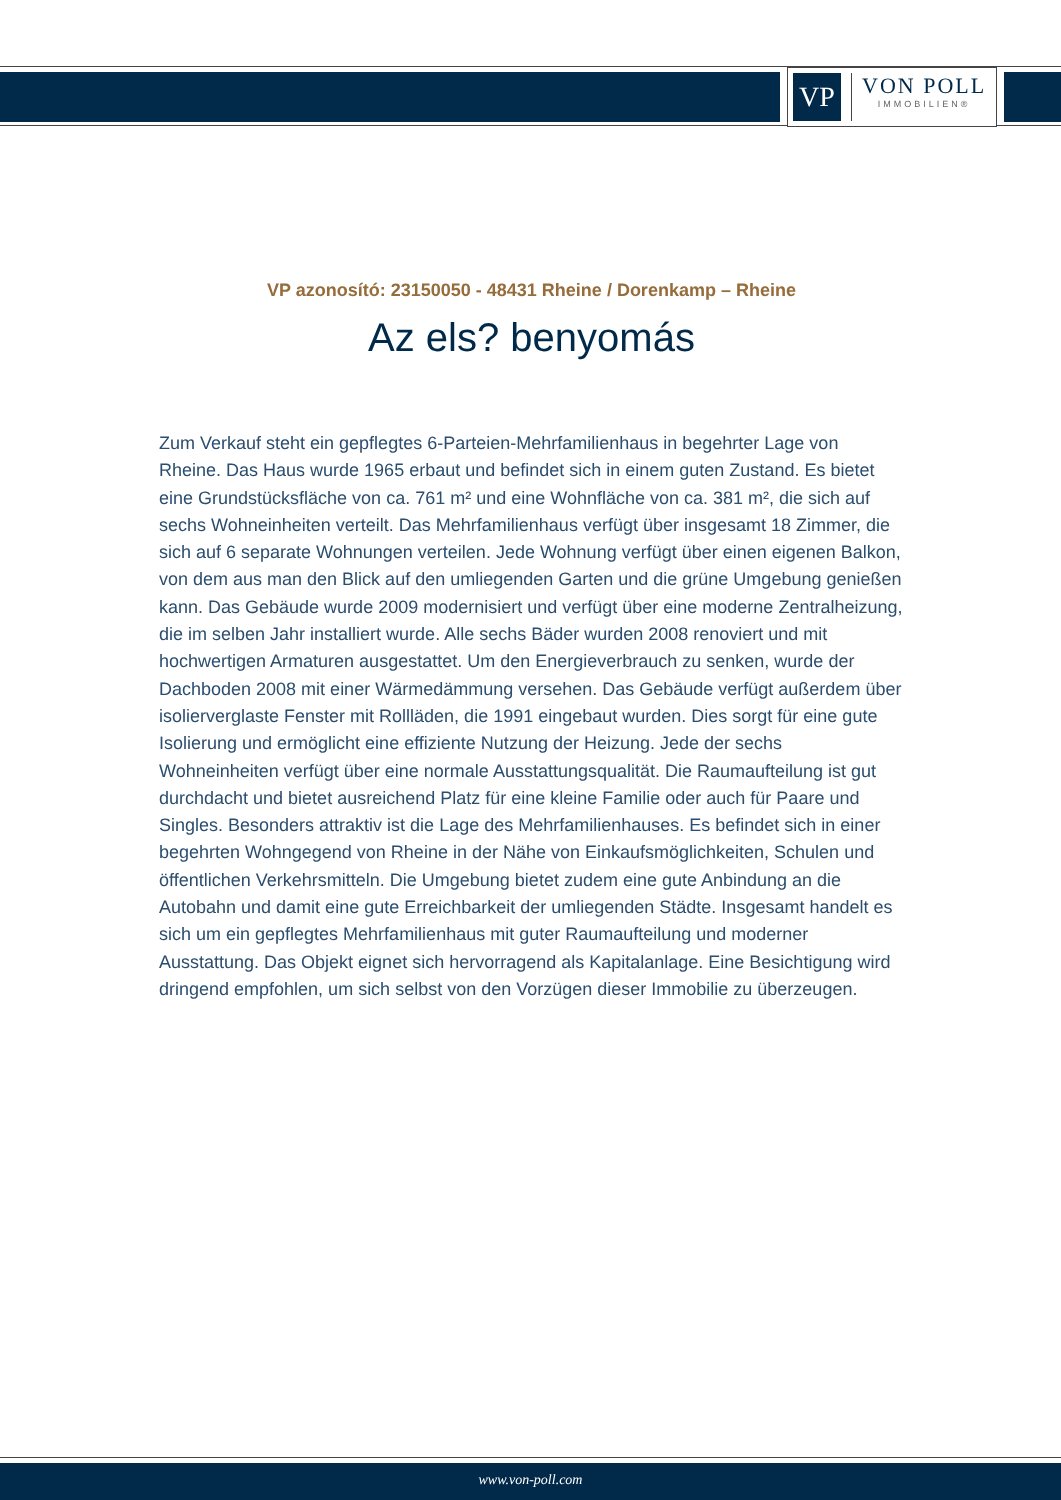VP
VON POLL
IMMOBILIEN®
VP azonosító: 23150050 - 48431 Rheine / Dorenkamp – Rheine
Az els? benyomás
Zum Verkauf steht ein gepflegtes 6-Parteien-Mehrfamilienhaus in begehrter Lage von Rheine. Das Haus wurde 1965 erbaut und befindet sich in einem guten Zustand. Es bietet eine Grundstücksfläche von ca. 761 m² und eine Wohnfläche von ca. 381 m², die sich auf sechs Wohneinheiten verteilt. Das Mehrfamilienhaus verfügt über insgesamt 18 Zimmer, die sich auf 6 separate Wohnungen verteilen. Jede Wohnung verfügt über einen eigenen Balkon, von dem aus man den Blick auf den umliegenden Garten und die grüne Umgebung genießen kann. Das Gebäude wurde 2009 modernisiert und verfügt über eine moderne Zentralheizung, die im selben Jahr installiert wurde. Alle sechs Bäder wurden 2008 renoviert und mit hochwertigen Armaturen ausgestattet. Um den Energieverbrauch zu senken, wurde der Dachboden 2008 mit einer Wärmedämmung versehen. Das Gebäude verfügt außerdem über isolierverglaste Fenster mit Rollläden, die 1991 eingebaut wurden. Dies sorgt für eine gute Isolierung und ermöglicht eine effiziente Nutzung der Heizung. Jede der sechs Wohneinheiten verfügt über eine normale Ausstattungsqualität. Die Raumaufteilung ist gut durchdacht und bietet ausreichend Platz für eine kleine Familie oder auch für Paare und Singles. Besonders attraktiv ist die Lage des Mehrfamilienhauses. Es befindet sich in einer begehrten Wohngegend von Rheine in der Nähe von Einkaufsmöglichkeiten, Schulen und öffentlichen Verkehrsmitteln. Die Umgebung bietet zudem eine gute Anbindung an die Autobahn und damit eine gute Erreichbarkeit der umliegenden Städte. Insgesamt handelt es sich um ein gepflegtes Mehrfamilienhaus mit guter Raumaufteilung und moderner Ausstattung. Das Objekt eignet sich hervorragend als Kapitalanlage. Eine Besichtigung wird dringend empfohlen, um sich selbst von den Vorzügen dieser Immobilie zu überzeugen.
www.von-poll.com